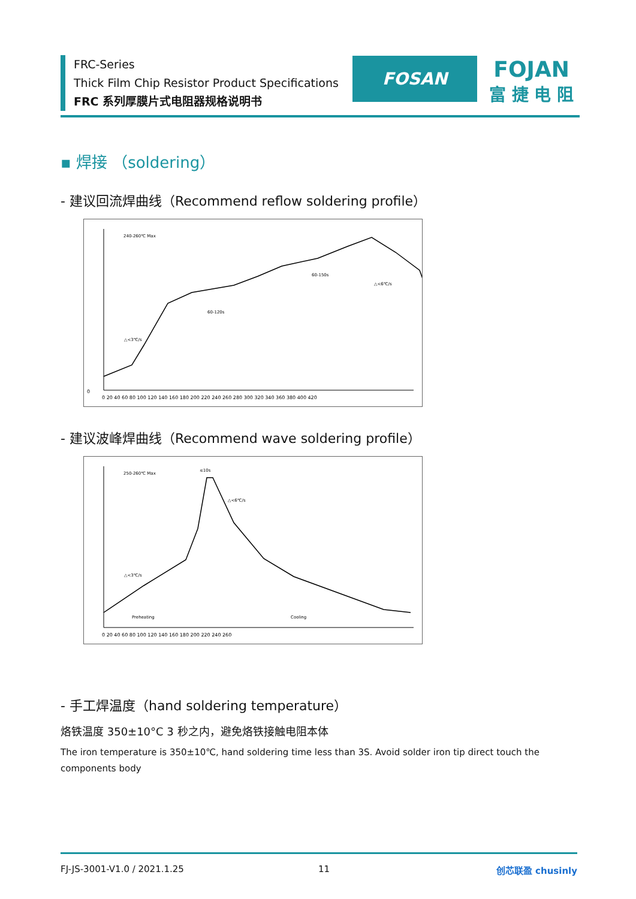FRC-Series
Thick Film Chip Resistor Product Specifications
FRC 系列厚膜片式电阻器规格说明书
FOSAN
FOJAN
富 捷 电 阻
▪ 焊接 （soldering）
- 建议回流焊曲线（Recommend reflow soldering profile）
240-260℃ Max
60-120s
60-150s
△<6℃/s
△<3℃/s
0
0 20 40 60 80 100 120 140 160 180 200 220 240 260 280 300 320 340 360 380 400 420
- 建议波峰焊曲线（Recommend wave soldering profile）
250-260℃ Max
△<6℃/s
△<3℃/s
Preheating
Cooling
≤10s
0 20 40 60 80 100 120 140 160 180 200 220 240 260
- 手工焊温度（hand soldering temperature）
烙铁温度 350±10°C 3 秒之内，避免烙铁接触电阻本体
The iron temperature is 350±10℃, hand soldering time less than 3S. Avoid solder iron tip direct touch the components body
FJ-JS-3001-V1.0 / 2021.1.25 11 创芯联盈 chusinly